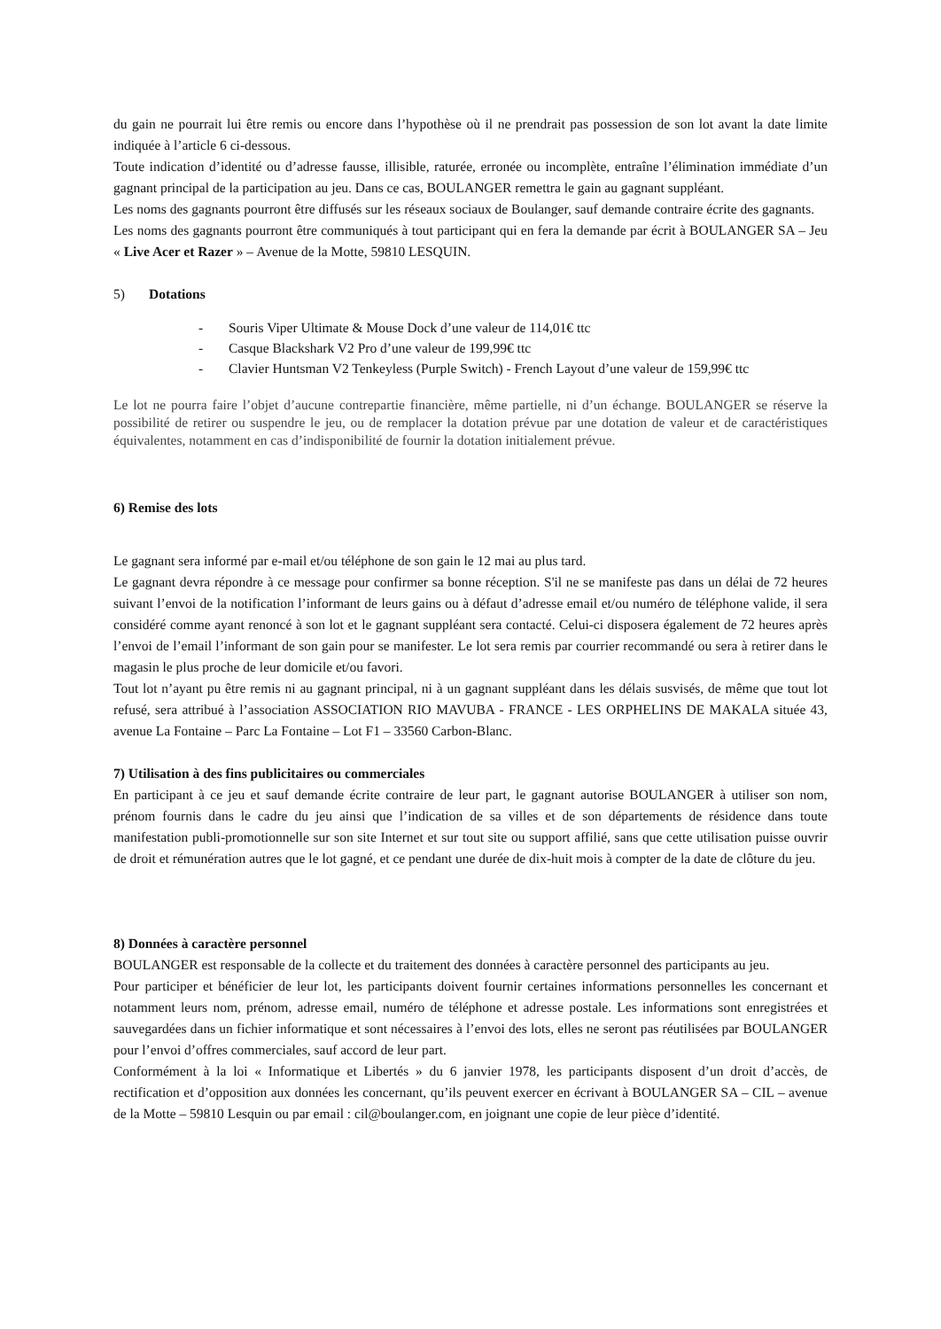du gain ne pourrait lui être remis ou encore dans l’hypothèse où il ne prendrait pas possession de son lot avant la date limite indiquée à l’article 6 ci-dessous.
Toute indication d’identité ou d’adresse fausse, illisible, raturée, erronée ou incomplète, entraîne l’élimination immédiate d’un gagnant principal de la participation au jeu. Dans ce cas, BOULANGER remettra le gain au gagnant suppléant.
Les noms des gagnants pourront être diffusés sur les réseaux sociaux de Boulanger, sauf demande contraire écrite des gagnants.
Les noms des gagnants pourront être communiqués à tout participant qui en fera la demande par écrit à BOULANGER SA – Jeu « Live Acer et Razer » – Avenue de la Motte, 59810 LESQUIN.
5) Dotations
- Souris Viper Ultimate & Mouse Dock d’une valeur de 114,01€ ttc
- Casque Blackshark V2 Pro d’une valeur de 199,99€ ttc
- Clavier Huntsman V2 Tenkeyless (Purple Switch) - French Layout d’une valeur de 159,99€ ttc
Le lot ne pourra faire l’objet d’aucune contrepartie financière, même partielle, ni d’un échange. BOULANGER se réserve la possibilité de retirer ou suspendre le jeu, ou de remplacer la dotation prévue par une dotation de valeur et de caractéristiques équivalentes, notamment en cas d’indisponibilité de fournir la dotation initialement prévue.
6) Remise des lots
Le gagnant sera informé par e-mail et/ou téléphone de son gain le 12 mai au plus tard.
Le gagnant devra répondre à ce message pour confirmer sa bonne réception. S'il ne se manifeste pas dans un délai de 72 heures suivant l’envoi de la notification l’informant de leurs gains ou à défaut d’adresse email et/ou numéro de téléphone valide, il sera considéré comme ayant renoncé à son lot et le gagnant suppléant sera contacté. Celui-ci disposera également de 72 heures après l’envoi de l’email l’informant de son gain pour se manifester. Le lot sera remis par courrier recommandé ou sera à retirer dans le magasin le plus proche de leur domicile et/ou favori.
Tout lot n’ayant pu être remis ni au gagnant principal, ni à un gagnant suppléant dans les délais susvisés, de même que tout lot refusé, sera attribué à l’association ASSOCIATION RIO MAVUBA - FRANCE - LES ORPHELINS DE MAKALA située 43, avenue La Fontaine – Parc La Fontaine – Lot F1 – 33560 Carbon-Blanc.
7) Utilisation à des fins publicitaires ou commerciales
En participant à ce jeu et sauf demande écrite contraire de leur part, le gagnant autorise BOULANGER à utiliser son nom, prénom fournis dans le cadre du jeu ainsi que l’indication de sa villes et de son départements de résidence dans toute manifestation publi-promotionnelle sur son site Internet et sur tout site ou support affilié, sans que cette utilisation puisse ouvrir de droit et rémunération autres que le lot gagné, et ce pendant une durée de dix-huit mois à compter de la date de clôture du jeu.
8) Données à caractère personnel
BOULANGER est responsable de la collecte et du traitement des données à caractère personnel des participants au jeu.
Pour participer et bénéficier de leur lot, les participants doivent fournir certaines informations personnelles les concernant et notamment leurs nom, prénom, adresse email, numéro de téléphone et adresse postale. Les informations sont enregistrées et sauvegardées dans un fichier informatique et sont nécessaires à l’envoi des lots, elles ne seront pas réutilisées par BOULANGER pour l’envoi d’offres commerciales, sauf accord de leur part.
Conformément à la loi « Informatique et Libertés » du 6 janvier 1978, les participants disposent d’un droit d’accès, de rectification et d’opposition aux données les concernant, qu’ils peuvent exercer en écrivant à BOULANGER SA – CIL – avenue de la Motte – 59810 Lesquin ou par email : cil@boulanger.com, en joignant une copie de leur pièce d’identité.